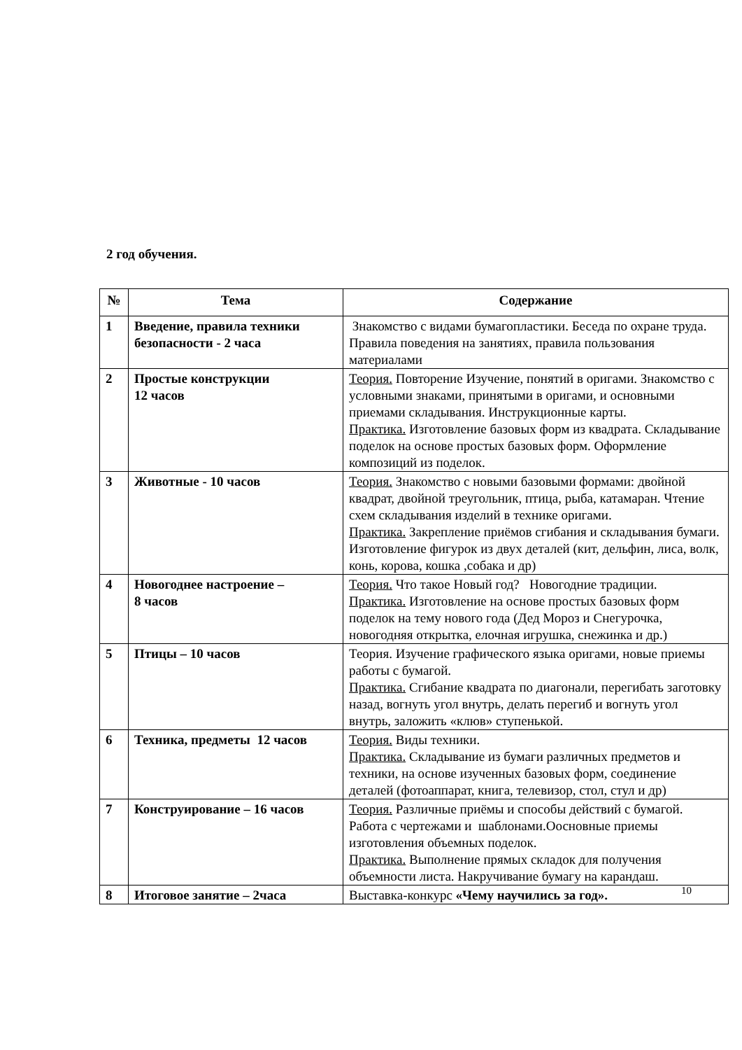2 год обучения.
| № | Тема | Содержание |
| --- | --- | --- |
| 1 | Введение, правила техники безопасности - 2 часа | Знакомство с видами бумагопластики. Беседа по охране труда. Правила поведения на занятиях, правила пользования материалами |
| 2 | Простые конструкции 12 часов | Теория. Повторение Изучение, понятий в оригами. Знакомство с условными знаками, принятыми в оригами, и основными приемами складывания. Инструкционные карты. Практика. Изготовление базовых форм из квадрата. Складывание поделок на основе простых базовых форм. Оформление композиций из поделок. |
| 3 | Животные - 10 часов | Теория. Знакомство с новыми базовыми формами: двойной квадрат, двойной треугольник, птица, рыба, катамаран. Чтение схем складывания изделий в технике оригами. Практика. Закрепление приёмов сгибания и складывания бумаги. Изготовление фигурок из двух деталей (кит, дельфин, лиса, волк, конь, корова, кошка ,собака и др) |
| 4 | Новогоднее настроение – 8 часов | Теория. Что такое Новый год? Новогодние традиции. Практика. Изготовление на основе простых базовых форм поделок на тему нового года (Дед Мороз и Снегурочка, новогодняя открытка, елочная игрушка, снежинка и др.) |
| 5 | Птицы – 10 часов | Теория. Изучение графического языка оригами, новые приемы работы с бумагой. Практика. Сгибание квадрата по диагонали, перегибать заготовку назад, вогнуть угол внутрь, делать перегиб и вогнуть угол внутрь, заложить «клюв» ступенькой. |
| 6 | Техника, предметы 12 часов | Теория. Виды техники. Практика. Складывание из бумаги различных предметов и техники, на основе изученных базовых форм, соединение деталей (фотоаппарат, книга, телевизор, стол, стул и др) |
| 7 | Конструирование – 16 часов | Теория. Различные приёмы и способы действий с бумагой. Работа с чертежами и шаблонами.Оосновные приемы изготовления объемных поделок. Практика. Выполнение прямых складок для получения объемности листа. Накручивание бумагу на карандаш. |
| 8 | Итоговое занятие – 2часа | Выставка-конкурс «Чему научились за год». |
10